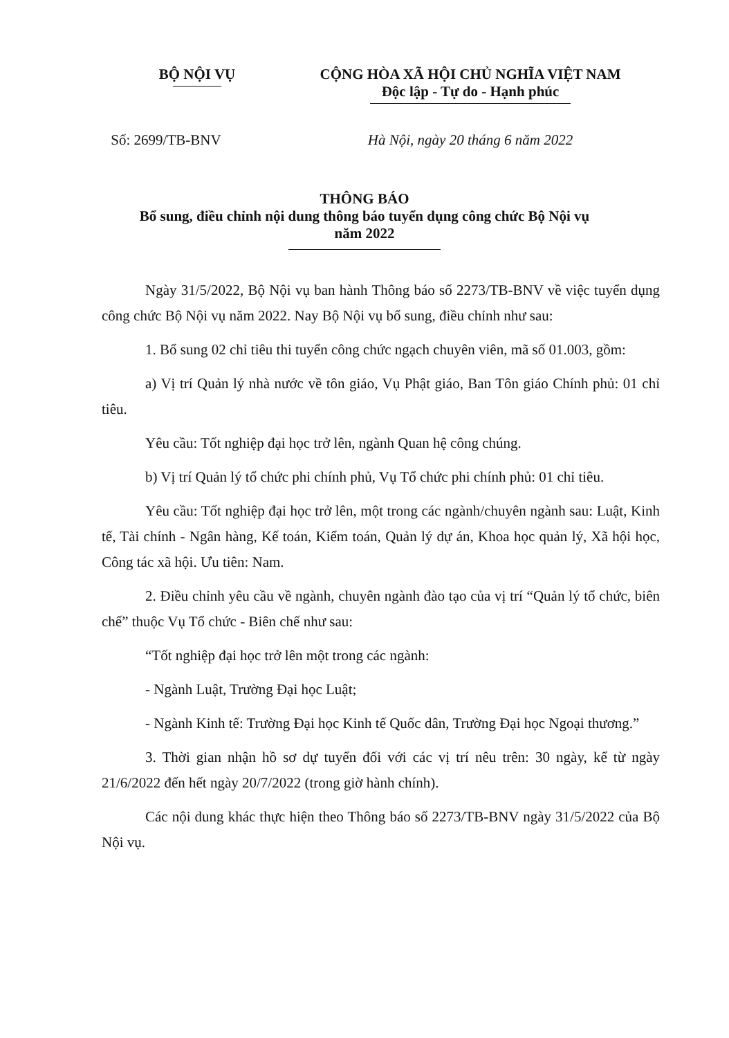BỘ NỘI VỤ CỘNG HÒA XÃ HỘI CHỦ NGHĨA VIỆT NAM
Độc lập - Tự do - Hạnh phúc
Số: 2699/TB-BNV Hà Nội, ngày 20 tháng 6 năm 2022
THÔNG BÁO
Bổ sung, điều chỉnh nội dung thông báo tuyển dụng công chức Bộ Nội vụ
năm 2022
Ngày 31/5/2022, Bộ Nội vụ ban hành Thông báo số 2273/TB-BNV về việc tuyển dụng công chức Bộ Nội vụ năm 2022. Nay Bộ Nội vụ bổ sung, điều chỉnh như sau:
1. Bổ sung 02 chỉ tiêu thi tuyển công chức ngạch chuyên viên, mã số 01.003, gồm:
a) Vị trí Quản lý nhà nước về tôn giáo, Vụ Phật giáo, Ban Tôn giáo Chính phủ: 01 chỉ tiêu.
Yêu cầu: Tốt nghiệp đại học trở lên, ngành Quan hệ công chúng.
b) Vị trí Quản lý tổ chức phi chính phủ, Vụ Tổ chức phi chính phủ: 01 chỉ tiêu.
Yêu cầu: Tốt nghiệp đại học trở lên, một trong các ngành/chuyên ngành sau: Luật, Kinh tế, Tài chính - Ngân hàng, Kế toán, Kiểm toán, Quản lý dự án, Khoa học quản lý, Xã hội học, Công tác xã hội. Ưu tiên: Nam.
2. Điều chỉnh yêu cầu về ngành, chuyên ngành đào tạo của vị trí “Quản lý tổ chức, biên chế” thuộc Vụ Tổ chức - Biên chế như sau:
“Tốt nghiệp đại học trở lên một trong các ngành:
- Ngành Luật, Trường Đại học Luật;
- Ngành Kinh tế: Trường Đại học Kinh tế Quốc dân, Trường Đại học Ngoại thương.”
3. Thời gian nhận hồ sơ dự tuyển đối với các vị trí nêu trên: 30 ngày, kể từ ngày 21/6/2022 đến hết ngày 20/7/2022 (trong giờ hành chính).
Các nội dung khác thực hiện theo Thông báo số 2273/TB-BNV ngày 31/5/2022 của Bộ Nội vụ.